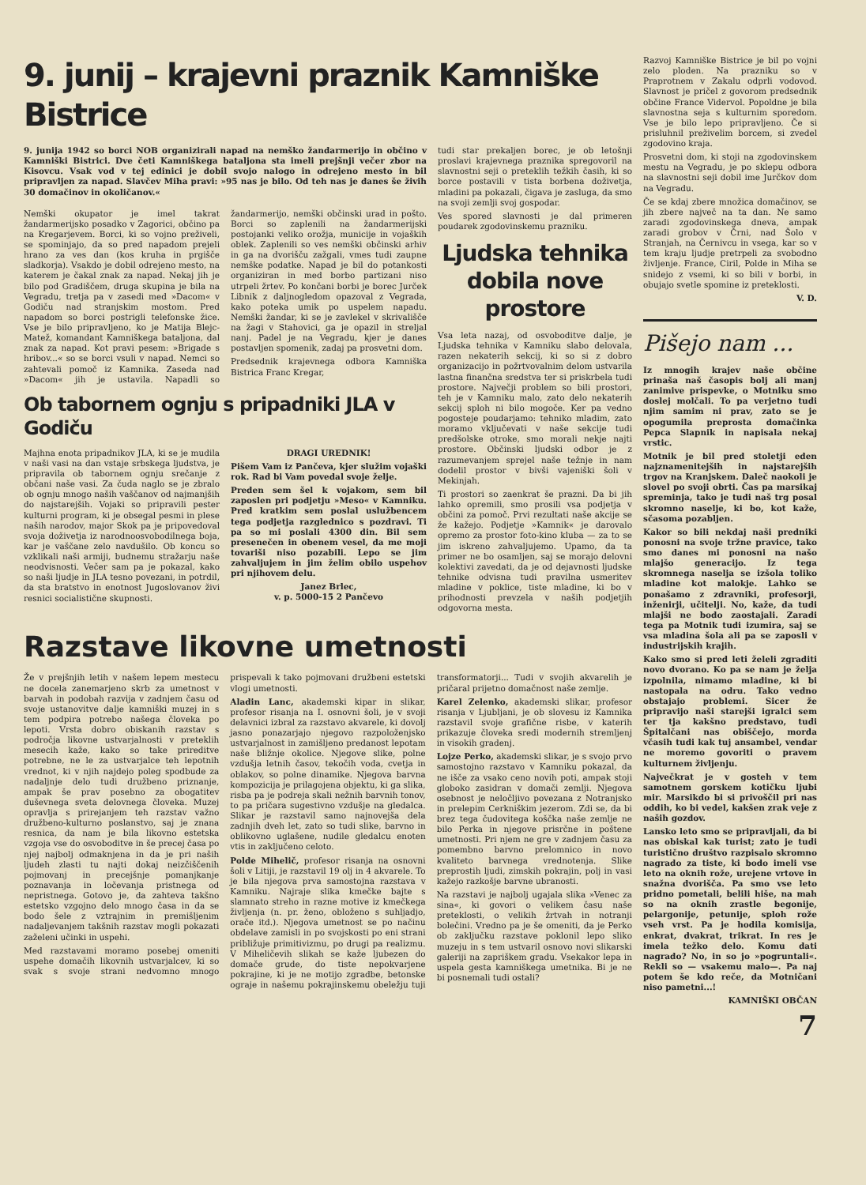9. junij – krajevni praznik Kamniške Bistrice
9. junija 1942 so borci NOB organizirali napad na nemško žandarmerijo in občino v Kamniški Bistrici. Dve četi Kamniškega bataljona sta imeli prejšnji večer zbor na Kisovcu. Vsak vod v tej edinici je dobil svojo nalogo in odrejeno mesto in bil pripravljen za napad. Slavčev Miha pravi: »95 nas je bilo. Od teh nas je danes še živih 30 domačinov in okoličanov.«
Nemški okupator je imel takrat žandarmerijsko posadko v Zagorici, občino pa na Kregarjevem. Borci, ki so vojno preživeli, se spominjajo, da so pred napadom prejeli hrano za ves dan (kos kruha in prgišče sladkorja). Vsakdo je dobil odrejeno mesto, na katerem je čakal znak za napad. Nekaj jih je bilo pod Gradiščem, druga skupina je bila na Vegradu, tretja pa v zasedi med »Dacom« v Godiču nad stranjskim mostom. Pred napadom so borci postrigli telefonske žice. Vse je bilo pripravljeno, ko je Matija Blejc-Matež, komandant Kamniškega bataljona, dal znak za napad. Kot pravi pesem: »Brigade s hribov...« so se borci vsuli v napad. Nemci so zahtevali pomoč iz Kamnika. Zaseda nad »Dacom« jih je ustavila. Napadli so žandarmerijo, nemški občinski urad in pošto. Borci so zaplenili na žandarmerijski postojanki veliko orožja, municije in vojaških oblek. Zaplenili so ves nemški občinski arhiv in ga na dvorišču zažgali, vmes tudi zaupne nemške podatke. Napad je bil do potankosti organiziran in med borbo partizani niso utrpeli žrtev. Po končani borbi je borec Jurček Libnik z daljnogledom opazoval z Vegrada, kako poteka umik po uspelem napadu. Nemški žandar, ki se je zavlekel v skrivališče na žagi v Stahovici, ga je opazil in streljal nanj. Padel je na Vegradu, kjer je danes postavljen spomenik, zadaj pa prosvetni dom.
Predsednik krajevnega odbora Kamniška Bistrica Franc Kregar,
Ob tabornem ognju s pripadniki JLA v Godiču
Majhna enota pripadnikov JLA, ki se je mudila v naši vasi na dan vstaje srbskega ljudstva, je pripravila ob tabornem ognju srečanje z občani naše vasi. Za čuda naglo se je zbralo ob ognju mnogo naših vaščanov od najmanjših do najstarejših. Vojaki so pripravili pester kulturni program, ki je obsegal pesmi in plese naših narodov, major Skok pa je pripovedoval svoja doživetja iz narodnoosvobodilnega boja, kar je vaščane zelo navdušilo. Ob koncu so vzklikali naši armiji, budnemu stražarju naše neodvisnosti. Večer sam pa je pokazal, kako so naši ljudje in JLA tesno povezani, in potrdil, da sta bratstvo in enotnost Jugoslovanov živi resnici socialistične skupnosti.
DRAGI UREDNIK!
Pišem Vam iz Pančeva, kjer služim vojaški rok. Rad bi Vam povedal svoje želje.
Preden sem šel k vojakom, sem bil zaposlen pri podjetju »Meso« v Kamniku. Pred kratkim sem poslal uslužbencem tega podjetja razglednico s pozdravi. Ti pa so mi poslali 4300 din. Bil sem presenečen in obenem vesel, da me moji tovariši niso pozabili. Lepo se jim zahvaljujem in jim želim obilo uspehov pri njihovem delu.
Janez Brlec,
v. p. 5000-15 2 Pančevo
tudi star prekaljen borec, je ob letošnji proslavi krajevnega praznika spregovoril na slavnostni seji o preteklih težkih časih, ki so borce postavili v tista borbena doživetja, mladini pa pokazali, čigava je zasluga, da smo na svoji zemlji svoj gospodar.
Ves spored slavnosti je dal primeren poudarek zgodovinskemu prazniku.
Ljudska tehnika dobila nove prostore
Vsa leta nazaj, od osvoboditve dalje, je Ljudska tehnika v Kamniku slabo delovala, razen nekaterih sekcij, ki so si z dobro organizacijo in požrtvovalnim delom ustvarila lastna finančna sredstva ter si priskrbela tudi prostore. Največji problem so bili prostori, teh je v Kamniku malo, zato delo nekaterih sekcij sploh ni bilo mogoče. Ker pa vedno pogosteje poudarjamo: tehniko mladim, zato moramo vključevati v naše sekcije tudi predšolske otroke, smo morali nekje najti prostore. Občinski ljudski odbor je z razumevanjem sprejel naše težnje in nam dodelil prostor v bivši vajeniški šoli v Mekinjah.
Ti prostori so zaenkrat še prazni. Da bi jih lahko opremili, smo prosili vsa podjetja v občini za pomoč. Prvi rezultati naše akcije se že kažejo. Podjetje »Kamnik« je darovalo opremo za prostor foto-kino kluba — za to se jim iskreno zahvaljujemo. Upamo, da ta primer ne bo osamljen, saj se morajo delovni kolektivi zavedati, da je od dejavnosti ljudske tehnike odvisna tudi pravilna usmeritev mladine v poklice, tiste mladine, ki bo v prihodnosti prevzela v naših podjetjih odgovorna mesta.
Razstave likovne umetnosti
Že v prejšnjih letih v našem lepem mestecu ne docela zanemarjeno skrb za umetnost v barvah in podobah razvija v zadnjem času od svoje ustanovitve dalje kamniški muzej in s tem podpira potrebo našega človeka po lepoti. Vrsta dobro obiskanih razstav s področja likovne ustvarjalnosti v preteklih mesecih kaže, kako so take prireditve potrebne, ne le za ustvarjalce teh lepotnih vrednot, ki v njih najdejo poleg spodbude za nadaljnje delo tudi družbeno priznanje, ampak še prav posebno za obogatitev duševnega sveta delovnega človeka. Muzej opravlja s prirejanjem teh razstav važno družbeno-kulturno poslanstvo, saj je znana resnica, da nam je bila likovno estetska vzgoja vse do osvoboditve in še precej časa po njej najbolj odmaknjena in da je pri naših ljudeh zlasti tu najti dokaj neizčiščenih pojmovanj in precejšnje pomanjkanje poznavanja in ločevanja pristnega od nepristnega. Gotovo je, da zahteva takšno estetsko vzgojno delo mnogo časa in da se bodo šele z vztrajnim in premišljenim nadaljevanjem takšnih razstav mogli pokazati zaželeni učinki in uspehi.
Med razstavami moramo posebej omeniti uspehe domačih likovnih ustvarjalcev, ki so svak s svoje strani nedvomno mnogo prispevali k tako pojmovani družbeni estetski vlogi umetnosti.
Aladin Lanc, akademski kipar in slikar, profesor risanja na I. osnovni šoli, je v svoji delavnici izbral za razstavo akvarele, ki dovolj jasno ponazarjajo njegovo razpoloženjsko ustvarjalnost in zamišljeno predanost lepotam naše bližnje okolice. Njegove slike, polne vzdušja letnih časov, tekočih voda, cvetja in oblakov, so polne dinamike. Njegova barvna kompozicija je prilagojena objektu, ki ga slika, risba pa je podreja skali nežnih barvnih tonov, to pa pričara sugestivno vzdušje na gledalca. Slikar je razstavil samo najnovejša dela zadnjih dveh let, zato so tudi slike, barvno in oblikovno uglašene, nudile gledalcu enoten vtis in zaključeno celoto.
Polde Mihelič, profesor risanja na osnovni šoli v Litiji, je razstavil 19 olj in 4 akvarele. To je bila njegova prva samostojna razstava v Kamniku. Najraje slika kmečke bajte s slamnato streho in razne motive iz kmečkega življenja (n. pr. ženo, obloženo s suhljadjo, orače itd.). Njegova umetnost se po načinu obdelave zamisli in po svojskosti po eni strani približuje primitivizmu, po drugi pa realizmu. V Miheličevih slikah se kaže ljubezen do domače grude, do tiste nepokvarjene pokrajine, ki je ne motijo zgradbe, betonske ograje in našemu pokrajinskemu obeležju tuji transformatorji... Tudi v svojih akvarelih je pričaral prijetno domačnost naše zemlje.
Karel Zelenko, akademski slikar, profesor risanja v Ljubljani, je ob slovesu iz Kamnika razstavil svoje grafične risbe, v katerih prikazuje človeka sredi modernih stremljenj in visokih gradenj.
Lojze Perko, akademski slikar, je s svojo prvo samostojno razstavo v Kamniku pokazal, da ne išče za vsako ceno novih poti, ampak stoji globoko zasidran v domači zemlji. Njegova osebnost je neločljivo povezana z Notranjsko in prelepim Cerkniškim jezerom. Zdi se, da bi brez tega čudovitega koščka naše zemlje ne bilo Perka in njegove prisrčne in poštene umetnosti. Pri njem ne gre v zadnjem času za pomembno barvno prelomnico in novo kvaliteto barvnega vrednotenja. Slike preprostih ljudi, zimskih pokrajin, polj in vasi kažejo razkošje barvne ubranosti.
Na razstavi je najbolj ugajala slika »Venec za sina«, ki govori o velikem času naše preteklosti, o velikih žrtvah in notranji bolečini. Vredno pa je še omeniti, da je Perko ob zaključku razstave poklonil lepo sliko muzeju in s tem ustvaril osnovo novi slikarski galeriji na zapriškem gradu. Vsekakor lepa in uspela gesta kamniškega umetnika. Bi je ne bi posnemali tudi ostali?
Razvoj Kamniške Bistrice je bil po vojni zelo ploden. Na prazniku so v Praprotnem v Zakalu odprli vodovod. Slavnost je pričel z govorom predsednik občine France Vidervol. Popoldne je bila slavnostna seja s kulturnim sporedom. Vse je bilo lepo pripravljeno. Če si prisluhnil preživelim borcem, si zvedel zgodovino kraja.
Prosvetni dom, ki stoji na zgodovinskem mestu na Vegradu, je po sklepu odbora na slavnostni seji dobil ime Jurčkov dom na Vegradu.
Če se kdaj zbere množica domačinov, se jih zbere največ na ta dan. Ne samo zaradi zgodovinskega dneva, ampak zaradi grobov v Črni, nad Šolo v Stranjah, na Černivcu in vsega, kar so v tem kraju ljudje pretrpeli za svobodno življenje. France, Ciril, Polde in Miha se snidejo z vsemi, ki so bili v borbi, in obujajo svetle spomine iz preteklosti.
V. D.
Pišejo nam ...
Iz mnogih krajev naše občine prinaša naš časopis bolj ali manj zanimive prispevke, o Motniku smo doslej molčali. To pa verjetno tudi njim samim ni prav, zato se je opogumila preprosta domačinka Pepca Slapnik in napisala nekaj vrstic.
Motnik je bil pred stoletji eden najznamenitejših in najstarejših trgov na Kranjskem. Daleč naokoli je slovel po svoji obrti. Čas pa marsikaj spreminja, tako je tudi naš trg posal skromno naselje, ki bo, kot kaže, sčasoma pozabljen.
Kakor so bili nekdaj naši predniki ponosni na svoje tržne pravice, tako smo danes mi ponosni na našo mlajšo generacijo. Iz tega skromnega naselja se izšola toliko mladine kot malokje. Lahko se ponašamo z zdravniki, profesorji, inženirji, učitelji. No, kaže, da tudi mlajši ne bodo zaostajali. Zaradi tega pa Motnik tudi izumira, saj se vsa mladina šola ali pa se zaposli v industrijskih krajih.
Kako smo si pred leti želeli zgraditi novo dvorano. Ko pa se nam je želja izpolnila, nimamo mladine, ki bi nastopala na odru. Tako vedno obstajajo problemi. Sicer že pripravijo naši starejši igralci sem ter tja kakšno predstavo, tudi Špitalčani nas obiščejo, morda včasih tudi kak tuj ansambel, vendar ne moremo govoriti o pravem kulturnem življenju.
Največkrat je v gosteh v tem samotnem gorskem kotičku ljubi mir. Marsikdo bi si privoščil pri nas oddih, ko bi vedel, kakšen zrak veje z naših gozdov.
Lansko leto smo se pripravljali, da bi nas obiskal kak turist; zato je tudi turistično društvo razpisalo skromno nagrado za tiste, ki bodo imeli vse leto na oknih rože, urejene vrtove in snažna dvorišča. Pa smo vse leto pridno pometali, belili hiše, na mah so na oknih zrastle begonije, pelargonije, petunije, sploh rože vseh vrst. Pa je hodila komisija, enkrat, dvakrat, trikrat. In res je imela težko delo. Komu dati nagrado? No, in so jo »pogruntali«. Rekli so — vsakemu malo—. Pa naj potem še kdo reče, da Motničani niso pametni...!
KAMNIŠKI OBČAN
7